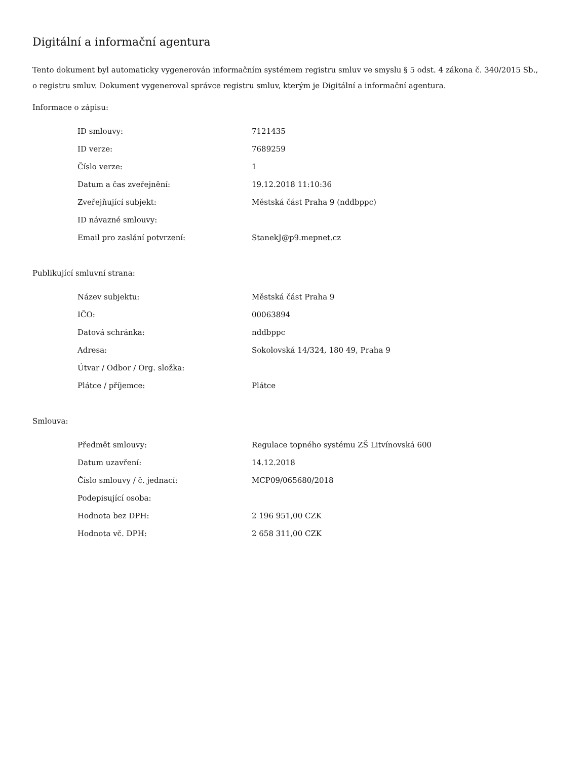Digitální a informační agentura
Tento dokument byl automaticky vygenerován informačním systémem registru smluv ve smyslu § 5 odst. 4 zákona č. 340/2015 Sb., o registru smluv. Dokument vygeneroval správce registru smluv, kterým je Digitální a informační agentura.
Informace o zápisu:
| ID smlouvy: | 7121435 |
| ID verze: | 7689259 |
| Číslo verze: | 1 |
| Datum a čas zveřejnění: | 19.12.2018 11:10:36 |
| Zveřejňující subjekt: | Městská část Praha 9 (nddbppc) |
| ID návazné smlouvy: | |
| Email pro zaslání potvrzení: | StanekJ@p9.mepnet.cz |
Publikující smluvní strana:
| Název subjektu: | Městská část Praha 9 |
| IČO: | 00063894 |
| Datová schránka: | nddbppc |
| Adresa: | Sokolovská 14/324, 180 49, Praha 9 |
| Útvar / Odbor / Org. složka: | |
| Plátce / příjemce: | Plátce |
Smlouva:
| Předmět smlouvy: | Regulace topného systému ZŠ Litvínovská 600 |
| Datum uzavření: | 14.12.2018 |
| Číslo smlouvy / č. jednací: | MCP09/065680/2018 |
| Podepisující osoba: | |
| Hodnota bez DPH: | 2 196 951,00 CZK |
| Hodnota vč. DPH: | 2 658 311,00 CZK |